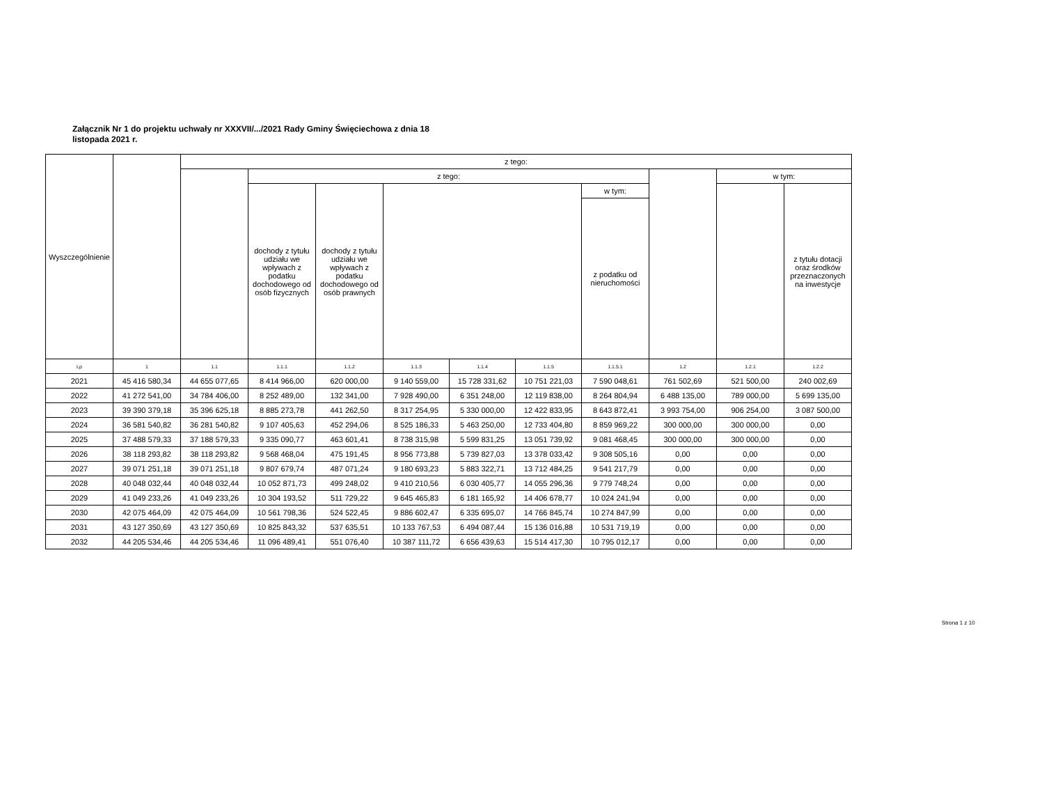Załącznik Nr 1 do projektu uchwały nr XXXVII/.../2021 Rady Gminy Święciechowa z dnia 18 listopada 2021 r.
| Wyszczególnienie | | z tego: | | | | | | | | | |
| --- | --- | --- | --- | --- | --- | --- | --- | --- | --- | --- | --- |
| | | | z tego: | | | | | | | w tym: | |
| | | | dochody z tytułu udziału we wpływach z podatku dochodowego od osób fizycznych | dochody z tytułu udziału we wpływach z podatku dochodowego od osób prawnych | | | | w tym: | | | z tytułu dotacji oraz środków przeznaczonych na inwestycje |
| | | | | | | | | z podatku od nieruchomości | | | |
| Lp | 1 | 1.1 | 1.1.1 | 1.1.2 | 1.1.3 | 1.1.4 | 1.1.5 | 1.1.5.1 | 1.2 | 1.2.1 | 1.2.2 |
| 2021 | 45 416 580,34 | 44 655 077,65 | 8 414 966,00 | 620 000,00 | 9 140 559,00 | 15 728 331,62 | 10 751 221,03 | 7 590 048,61 | 761 502,69 | 521 500,00 | 240 002,69 |
| 2022 | 41 272 541,00 | 34 784 406,00 | 8 252 489,00 | 132 341,00 | 7 928 490,00 | 6 351 248,00 | 12 119 838,00 | 8 264 804,94 | 6 488 135,00 | 789 000,00 | 5 699 135,00 |
| 2023 | 39 390 379,18 | 35 396 625,18 | 8 885 273,78 | 441 262,50 | 8 317 254,95 | 5 330 000,00 | 12 422 833,95 | 8 643 872,41 | 3 993 754,00 | 906 254,00 | 3 087 500,00 |
| 2024 | 36 581 540,82 | 36 281 540,82 | 9 107 405,63 | 452 294,06 | 8 525 186,33 | 5 463 250,00 | 12 733 404,80 | 8 859 969,22 | 300 000,00 | 300 000,00 | 0,00 |
| 2025 | 37 488 579,33 | 37 188 579,33 | 9 335 090,77 | 463 601,41 | 8 738 315,98 | 5 599 831,25 | 13 051 739,92 | 9 081 468,45 | 300 000,00 | 300 000,00 | 0,00 |
| 2026 | 38 118 293,82 | 38 118 293,82 | 9 568 468,04 | 475 191,45 | 8 956 773,88 | 5 739 827,03 | 13 378 033,42 | 9 308 505,16 | 0,00 | 0,00 | 0,00 |
| 2027 | 39 071 251,18 | 39 071 251,18 | 9 807 679,74 | 487 071,24 | 9 180 693,23 | 5 883 322,71 | 13 712 484,25 | 9 541 217,79 | 0,00 | 0,00 | 0,00 |
| 2028 | 40 048 032,44 | 40 048 032,44 | 10 052 871,73 | 499 248,02 | 9 410 210,56 | 6 030 405,77 | 14 055 296,36 | 9 779 748,24 | 0,00 | 0,00 | 0,00 |
| 2029 | 41 049 233,26 | 41 049 233,26 | 10 304 193,52 | 511 729,22 | 9 645 465,83 | 6 181 165,92 | 14 406 678,77 | 10 024 241,94 | 0,00 | 0,00 | 0,00 |
| 2030 | 42 075 464,09 | 42 075 464,09 | 10 561 798,36 | 524 522,45 | 9 886 602,47 | 6 335 695,07 | 14 766 845,74 | 10 274 847,99 | 0,00 | 0,00 | 0,00 |
| 2031 | 43 127 350,69 | 43 127 350,69 | 10 825 843,32 | 537 635,51 | 10 133 767,53 | 6 494 087,44 | 15 136 016,88 | 10 531 719,19 | 0,00 | 0,00 | 0,00 |
| 2032 | 44 205 534,46 | 44 205 534,46 | 11 096 489,41 | 551 076,40 | 10 387 111,72 | 6 656 439,63 | 15 514 417,30 | 10 795 012,17 | 0,00 | 0,00 | 0,00 |
Strona 1 z 10